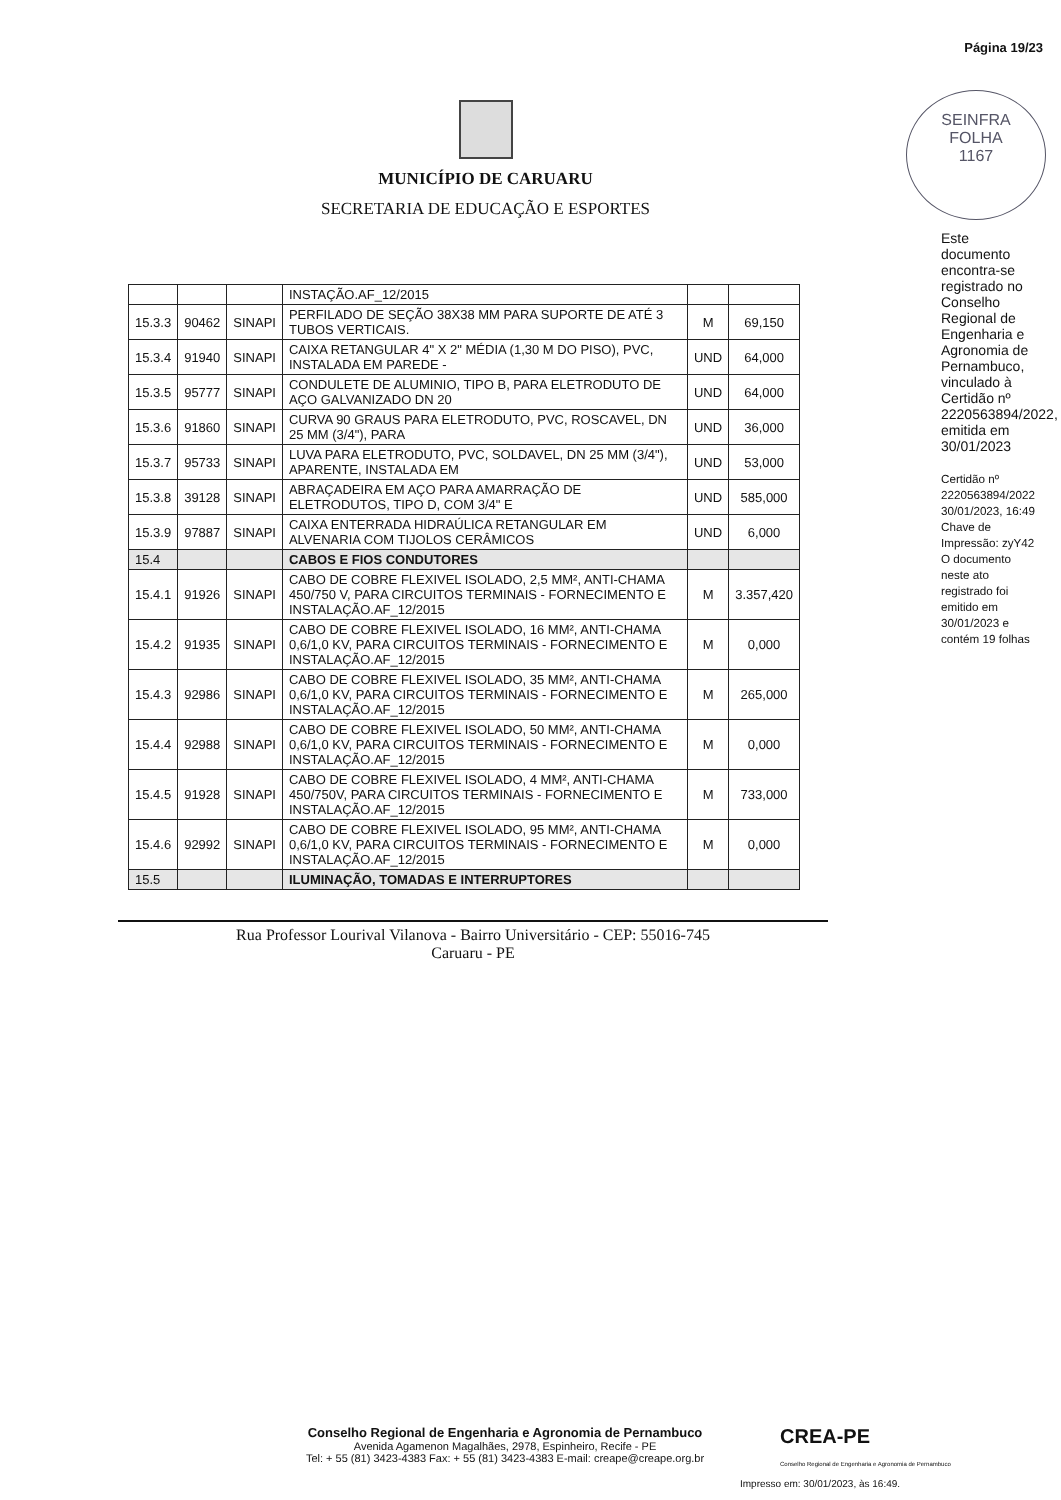Página 19/23
SEINFRA
FOLHA
1167
MUNICÍPIO DE CARUARU
SECRETARIA DE EDUCAÇÃO E ESPORTES
| | | | INSTAÇÃO.AF_12/2015 | | |
| 15.3.3 | 90462 | SINAPI | PERFILADO DE SEÇÃO 38X38 MM PARA SUPORTE DE ATÉ 3 TUBOS VERTICAIS. | M | 69,150 |
| 15.3.4 | 91940 | SINAPI | CAIXA RETANGULAR 4" X 2" MÉDIA (1,30 M DO PISO), PVC, INSTALADA EM PAREDE - | UND | 64,000 |
| 15.3.5 | 95777 | SINAPI | CONDULETE DE ALUMINIO, TIPO B, PARA ELETRODUTO DE AÇO GALVANIZADO DN 20 | UND | 64,000 |
| 15.3.6 | 91860 | SINAPI | CURVA 90 GRAUS PARA ELETRODUTO, PVC, ROSCAVEL, DN 25 MM (3/4"), PARA | UND | 36,000 |
| 15.3.7 | 95733 | SINAPI | LUVA PARA ELETRODUTO, PVC, SOLDAVEL, DN 25 MM (3/4"), APARENTE, INSTALADA EM | UND | 53,000 |
| 15.3.8 | 39128 | SINAPI | ABRAÇADEIRA EM AÇO PARA AMARRAÇÃO DE ELETRODUTOS, TIPO D, COM 3/4" E | UND | 585,000 |
| 15.3.9 | 97887 | SINAPI | CAIXA ENTERRADA HIDRAÚLICA RETANGULAR EM ALVENARIA COM TIJOLOS CERÂMICOS | UND | 6,000 |
| 15.4 | | | CABOS E FIOS CONDUTORES | | |
| 15.4.1 | 91926 | SINAPI | CABO DE COBRE FLEXIVEL ISOLADO, 2,5 MM², ANTI-CHAMA 450/750 V, PARA CIRCUITOS TERMINAIS - FORNECIMENTO E INSTALAÇÃO.AF_12/2015 | M | 3.357,420 |
| 15.4.2 | 91935 | SINAPI | CABO DE COBRE FLEXIVEL ISOLADO, 16 MM², ANTI-CHAMA 0,6/1,0 KV, PARA CIRCUITOS TERMINAIS - FORNECIMENTO E INSTALAÇÃO.AF_12/2015 | M | 0,000 |
| 15.4.3 | 92986 | SINAPI | CABO DE COBRE FLEXIVEL ISOLADO, 35 MM², ANTI-CHAMA 0,6/1,0 KV, PARA CIRCUITOS TERMINAIS - FORNECIMENTO E INSTALAÇÃO.AF_12/2015 | M | 265,000 |
| 15.4.4 | 92988 | SINAPI | CABO DE COBRE FLEXIVEL ISOLADO, 50 MM², ANTI-CHAMA 0,6/1,0 KV, PARA CIRCUITOS TERMINAIS - FORNECIMENTO E INSTALAÇÃO.AF_12/2015 | M | 0,000 |
| 15.4.5 | 91928 | SINAPI | CABO DE COBRE FLEXIVEL ISOLADO, 4 MM², ANTI-CHAMA 450/750V, PARA CIRCUITOS TERMINAIS - FORNECIMENTO E INSTALAÇÃO.AF_12/2015 | M | 733,000 |
| 15.4.6 | 92992 | SINAPI | CABO DE COBRE FLEXIVEL ISOLADO, 95 MM², ANTI-CHAMA 0,6/1,0 KV, PARA CIRCUITOS TERMINAIS - FORNECIMENTO E INSTALAÇÃO.AF_12/2015 | M | 0,000 |
| 15.5 | | | ILUMINAÇÃO, TOMADAS E INTERRUPTORES | | |
Rua Professor Lourival Vilanova - Bairro Universitário - CEP: 55016-745
Caruaru - PE
Este documento encontra-se registrado no Conselho Regional de Engenharia e Agronomia de Pernambuco, vinculado à Certidão nº 2220563894/2022, emitida em 30/01/2023
Certidão nº 2220563894/2022 30/01/2023, 16:49 Chave de Impressão: zyY42 O documento neste ato registrado foi emitido em 30/01/2023 e contém 19 folhas
Conselho Regional de Engenharia e Agronomia de Pernambuco
Avenida Agamenon Magalhães, 2978, Espinheiro, Recife - PE
Tel: + 55 (81) 3423-4383 Fax: + 55 (81) 3423-4383 E-mail: creape@creape.org.br
CREA-PE
Conselho Regional de Engenharia e Agronomia de Pernambuco
Impresso em: 30/01/2023, às 16:49.